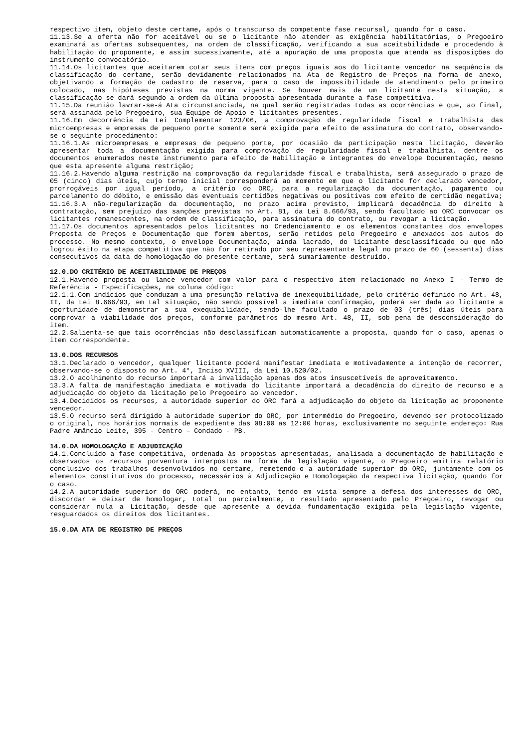respectivo item, objeto deste certame, após o transcurso da competente fase recursal, quando for o caso.
11.13.Se a oferta não for aceitável ou se o licitante não atender as exigência habilitatórias, o Pregoeiro examinará as ofertas subsequentes, na ordem de classificação, verificando a sua aceitabilidade e procedendo à habilitação do proponente, e assim sucessivamente, até a apuração de uma proposta que atenda as disposições do instrumento convocatório.
11.14.Os licitantes que aceitarem cotar seus itens com preços iguais aos do licitante vencedor na sequência da classificação do certame, serão devidamente relacionados na Ata de Registro de Preços na forma de anexo, objetivando a formação de cadastro de reserva, para o caso de impossibilidade de atendimento pelo primeiro colocado, nas hipóteses previstas na norma vigente. Se houver mais de um licitante nesta situação, a classificação se dará segundo a ordem da última proposta apresentada durante a fase competitiva.
11.15.Da reunião lavrar-se-á Ata circunstanciada, na qual serão registradas todas as ocorrências e que, ao final, será assinada pelo Pregoeiro, sua Equipe de Apoio e licitantes presentes.
11.16.Em decorrência da Lei Complementar 123/06, a comprovação de regularidade fiscal e trabalhista das microempresas e empresas de pequeno porte somente será exigida para efeito de assinatura do contrato, observando-se o seguinte procedimento:
11.16.1.As microempresas e empresas de pequeno porte, por ocasião da participação nesta licitação, deverão apresentar toda a documentação exigida para comprovação de regularidade fiscal e trabalhista, dentre os documentos enumerados neste instrumento para efeito de Habilitação e integrantes do envelope Documentação, mesmo que esta apresente alguma restrição;
11.16.2.Havendo alguma restrição na comprovação da regularidade fiscal e trabalhista, será assegurado o prazo de 05 (cinco) dias úteis, cujo termo inicial corresponderá ao momento em que o licitante for declarado vencedor, prorrogáveis por igual período, a critério do ORC, para a regularização da documentação, pagamento ou parcelamento do débito, e emissão das eventuais certidões negativas ou positivas com efeito de certidão negativa;
11.16.3.A não-regularização da documentação, no prazo acima previsto, implicará decadência do direito à contratação, sem prejuízo das sanções previstas no Art. 81, da Lei 8.666/93, sendo facultado ao ORC convocar os licitantes remanescentes, na ordem de classificação, para assinatura do contrato, ou revogar a licitação.
11.17.Os documentos apresentados pelos licitantes no Credenciamento e os elementos constantes dos envelopes Proposta de Preços e Documentação que forem abertos, serão retidos pelo Pregoeiro e anexados aos autos do processo. No mesmo contexto, o envelope Documentação, ainda lacrado, do licitante desclassificado ou que não logrou êxito na etapa competitiva que não for retirado por seu representante legal no prazo de 60 (sessenta) dias consecutivos da data de homologação do presente certame, será sumariamente destruído.
12.0.DO CRITÉRIO DE ACEITABILIDADE DE PREÇOS
12.1.Havendo proposta ou lance vencedor com valor para o respectivo item relacionado no Anexo I - Termo de Referência - Especificações, na coluna código:
12.1.1.Com indícios que conduzam a uma presunção relativa de inexequibilidade, pelo critério definido no Art. 48, II, da Lei 8.666/93, em tal situação, não sendo possível a imediata confirmação, poderá ser dada ao licitante a oportunidade de demonstrar a sua exequibilidade, sendo-lhe facultado o prazo de 03 (três) dias úteis para comprovar a viabilidade dos preços, conforme parâmetros do mesmo Art. 48, II, sob pena de desconsideração do item.
12.2.Salienta-se que tais ocorrências não desclassificam automaticamente a proposta, quando for o caso, apenas o item correspondente.
13.0.DOS RECURSOS
13.1.Declarado o vencedor, qualquer licitante poderá manifestar imediata e motivadamente a intenção de recorrer, observando-se o disposto no Art. 4°, Inciso XVIII, da Lei 10.520/02.
13.2.O acolhimento do recurso importará a invalidação apenas dos atos insuscetíveis de aproveitamento.
13.3.A falta de manifestação imediata e motivada do licitante importará a decadência do direito de recurso e a adjudicação do objeto da licitação pelo Pregoeiro ao vencedor.
13.4.Decididos os recursos, a autoridade superior do ORC fará a adjudicação do objeto da licitação ao proponente vencedor.
13.5.O recurso será dirigido à autoridade superior do ORC, por intermédio do Pregoeiro, devendo ser protocolizado o original, nos horários normais de expediente das 08:00 as 12:00 horas, exclusivamente no seguinte endereço: Rua Padre Amâncio Leite, 395 - Centro – Condado - PB.
14.0.DA HOMOLOGAÇÃO E ADJUDICAÇÃO
14.1.Concluído a fase competitiva, ordenada às propostas apresentadas, analisada a documentação de habilitação e observados os recursos porventura interpostos na forma da legislação vigente, o Pregoeiro emitira relatório conclusivo dos trabalhos desenvolvidos no certame, remetendo-o a autoridade superior do ORC, juntamente com os elementos constitutivos do processo, necessários à Adjudicação e Homologação da respectiva licitação, quando for o caso.
14.2.A autoridade superior do ORC poderá, no entanto, tendo em vista sempre a defesa dos interesses do ORC, discordar e deixar de homologar, total ou parcialmente, o resultado apresentado pelo Pregoeiro, revogar ou considerar nula a Licitação, desde que apresente a devida fundamentação exigida pela legislação vigente, resguardados os direitos dos licitantes.
15.0.DA ATA DE REGISTRO DE PREÇOS